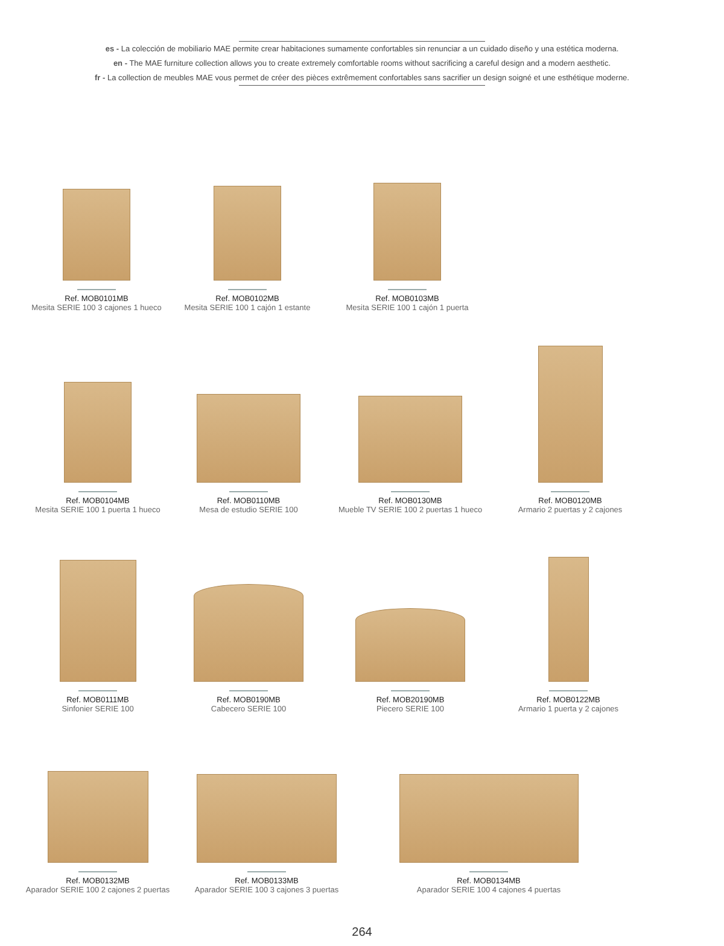es - La colección de mobiliario MAE permite crear habitaciones sumamente confortables sin renunciar a un cuidado diseño y una estética moderna.
en - The MAE furniture collection allows you to create extremely comfortable rooms without sacrificing a careful design and a modern aesthetic.
fr - La collection de meubles MAE vous permet de créer des pièces extrêmement confortables sans sacrifier un design soigné et une esthétique moderne.
Ref. MOB0101MB
Mesita SERIE 100 3 cajones 1 hueco
Ref. MOB0102MB
Mesita SERIE 100 1 cajón 1 estante
Ref. MOB0103MB
Mesita SERIE 100 1 cajón 1 puerta
Ref. MOB0104MB
Mesita SERIE 100 1 puerta 1 hueco
Ref. MOB0110MB
Mesa de estudio SERIE 100
Ref. MOB0130MB
Mueble TV SERIE 100 2 puertas 1 hueco
Ref. MOB0120MB
Armario 2 puertas y 2 cajones
Ref. MOB0111MB
Sinfonier SERIE 100
Ref. MOB0190MB
Cabecero SERIE 100
Ref. MOB20190MB
Piecero SERIE 100
Ref. MOB0122MB
Armario 1 puerta y 2 cajones
Ref. MOB0132MB
Aparador SERIE 100 2 cajones 2 puertas
Ref. MOB0133MB
Aparador SERIE 100 3 cajones 3 puertas
Ref. MOB0134MB
Aparador SERIE 100 4 cajones 4 puertas
264